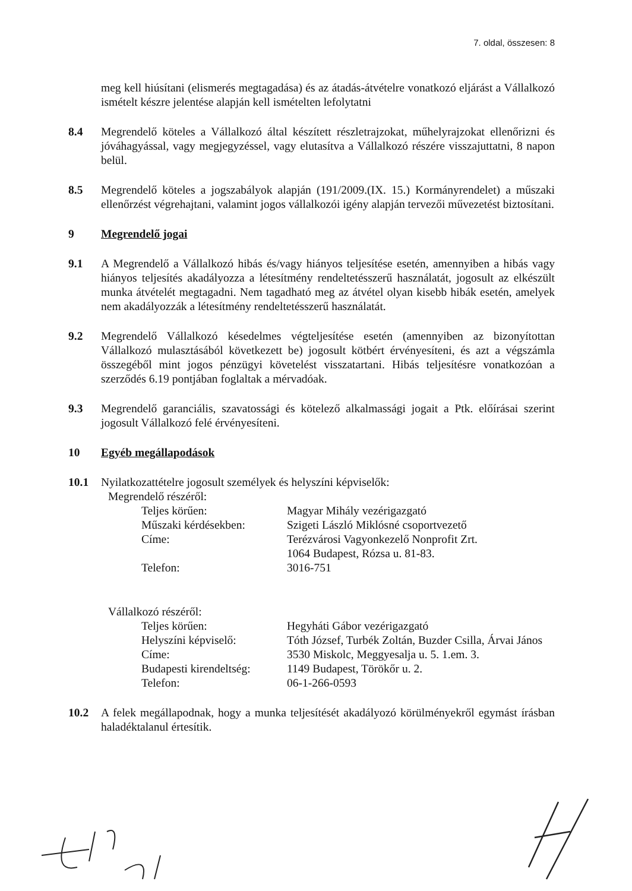7. oldal, összesen: 8
meg kell hiúsítani (elismerés megtagadása) és az átadás-átvételre vonatkozó eljárást a Vállalkozó ismételt készre jelentése alapján kell ismételten lefolytatni
8.4 Megrendelő köteles a Vállalkozó által készített részletrajzokat, műhelyrajzokat ellenőrizni és jóváhagyással, vagy megjegyzéssel, vagy elutasítva a Vállalkozó részére visszajuttatni, 8 napon belül.
8.5 Megrendelő köteles a jogszabályok alapján (191/2009.(IX. 15.) Kormányrendelet) a műszaki ellenőrzést végrehajtani, valamint jogos vállalkozói igény alapján tervezői művezetést biztosítani.
9 Megrendelő jogai
9.1 A Megrendelő a Vállalkozó hibás és/vagy hiányos teljesítése esetén, amennyiben a hibás vagy hiányos teljesítés akadályozza a létesítmény rendeltetésszerű használatát, jogosult az elkészült munka átvételét megtagadni. Nem tagadható meg az átvétel olyan kisebb hibák esetén, amelyek nem akadályozzák a létesítmény rendeltetésszerű használatát.
9.2 Megrendelő Vállalkozó késedelmes végteljesítése esetén (amennyiben az bizonyítottan Vállalkozó mulasztásából következett be) jogosult kötbért érvényesíteni, és azt a végszámla összegéből mint jogos pénzügyi követelést visszatartani. Hibás teljesítésre vonatkozóan a szerződés 6.19 pontjában foglaltak a mérvadóak.
9.3 Megrendelő garanciális, szavatossági és kötelező alkalmassági jogait a Ptk. előírásai szerint jogosult Vállalkozó felé érvényesíteni.
10 Egyéb megállapodások
10.1 Nyilatkozattételre jogosult személyek és helyszíni képviselők:
Megrendelő részéről:
| Teljes körűen: | Magyar Mihály vezérigazgató |
| Műszaki kérdésekben: | Szigeti László Miklósné csoportvezető |
| Címe: | Terézvárosi Vagyonkezelő Nonprofit Zrt. 1064 Budapest, Rózsa u. 81-83. |
| Telefon: | 3016-751 |
Vállalkozó részéről:
| Teljes körűen: | Hegyháti Gábor vezérigazgató |
| Helyszíni képviselő: | Tóth József, Turbék Zoltán, Buzder Csilla, Árvai János |
| Címe: | 3530 Miskolc, Meggyesalja u. 5. 1.em. 3. |
| Budapesti kirendeltség: | 1149 Budapest, Törökőr u. 2. |
| Telefon: | 06-1-266-0593 |
10.2 A felek megállapodnak, hogy a munka teljesítését akadályozó körülményekről egymást írásban haladéktalanul értesítik.